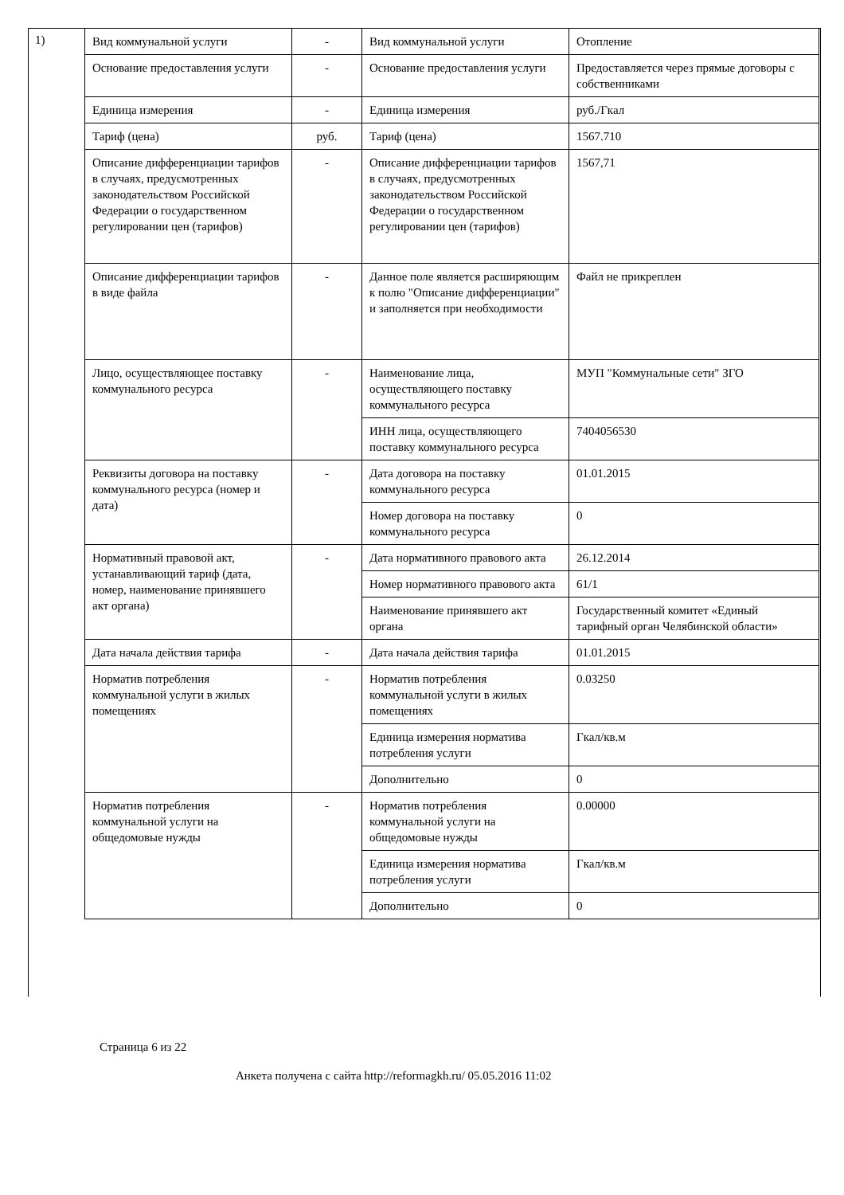1)
| Вид коммунальной услуги | - | Вид коммунальной услуги | Отопление |
| Основание предоставления услуги | - | Основание предоставления услуги | Предоставляется через прямые договоры с собственниками |
| Единица измерения | - | Единица измерения | руб./Гкал |
| Тариф (цена) | руб. | Тариф (цена) | 1567.710 |
| Описание дифференциации тарифов в случаях, предусмотренных законодательством Российской Федерации о государственном регулировании цен (тарифов) | - | Описание дифференциации тарифов в случаях, предусмотренных законодательством Российской Федерации о государственном регулировании цен (тарифов) | 1567,71 |
| Описание дифференциации тарифов в виде файла | - | Данное поле является расширяющим к полю "Описание дифференциации" и заполняется при необходимости | Файл не прикреплен |
| Лицо, осуществляющее поставку коммунального ресурса | - | Наименование лица, осуществляющего поставку коммунального ресурса | МУП "Коммунальные сети" ЗГО |
| | | ИНН лица, осуществляющего поставку коммунального ресурса | 7404056530 |
| Реквизиты договора на поставку коммунального ресурса (номер и дата) | - | Дата договора на поставку коммунального ресурса | 01.01.2015 |
| | | Номер договора на поставку коммунального ресурса | 0 |
| Нормативный правовой акт, устанавливающий тариф (дата, номер, наименование принявшего акт органа) | - | Дата нормативного правового акта | 26.12.2014 |
| | | Номер нормативного правового акта | 61/1 |
| | | Наименование принявшего акт органа | Государственный комитет «Единый тарифный орган Челябинской области» |
| Дата начала действия тарифа | - | Дата начала действия тарифа | 01.01.2015 |
| Норматив потребления коммунальной услуги в жилых помещениях | - | Норматив потребления коммунальной услуги в жилых помещениях | 0.03250 |
| | | Единица измерения норматива потребления услуги | Гкал/кв.м |
| | | Дополнительно | 0 |
| Норматив потребления коммунальной услуги на общедомовые нужды | - | Норматив потребления коммунальной услуги на общедомовые нужды | 0.00000 |
| | | Единица измерения норматива потребления услуги | Гкал/кв.м |
| | | Дополнительно | 0 |
Страница 6 из 22
Анкета получена с сайта http://reformagkh.ru/ 05.05.2016 11:02